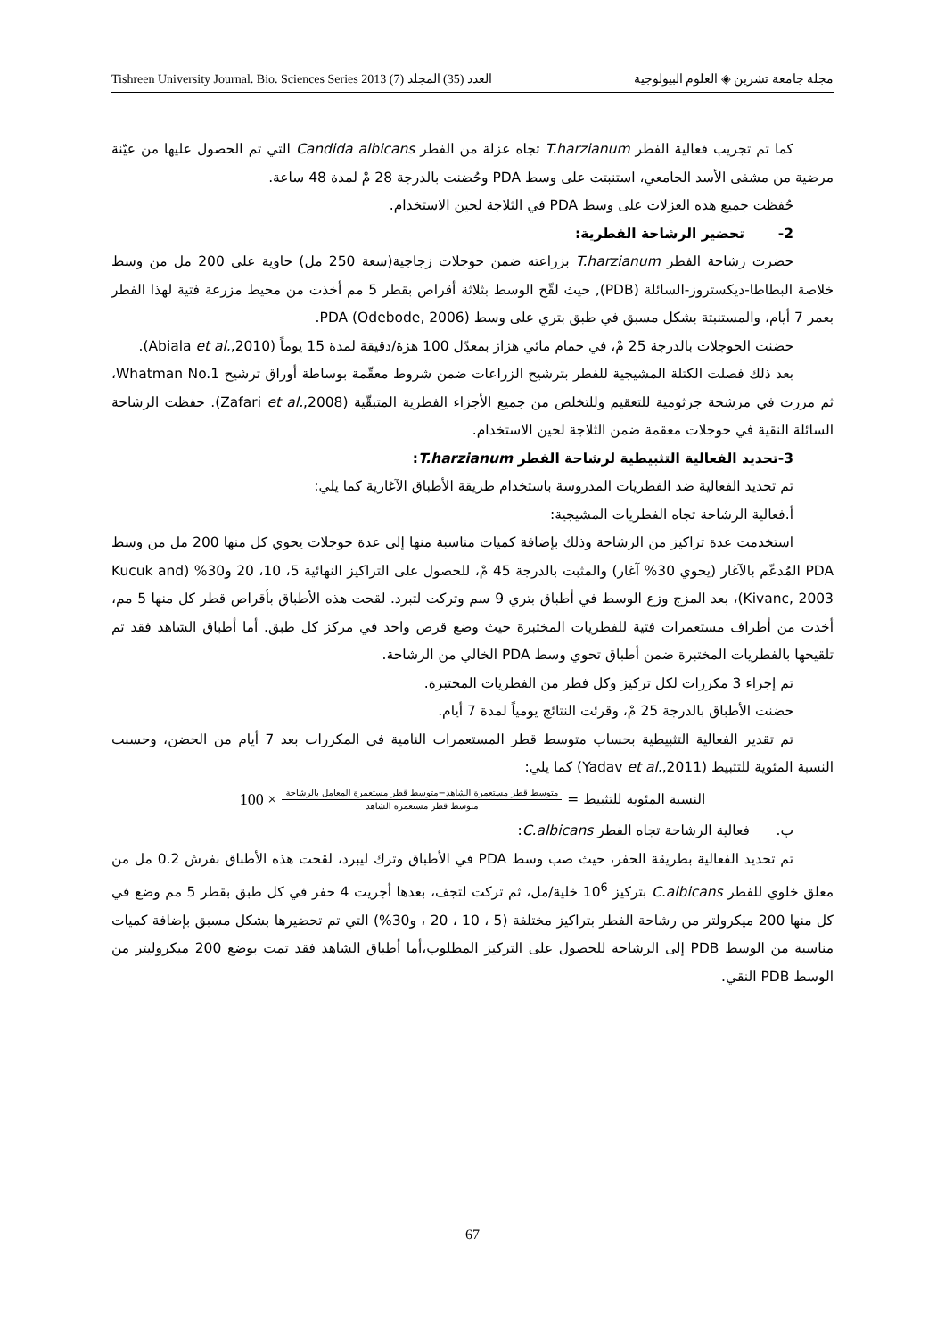Tishreen University Journal. Bio. Sciences Series 2013 (7) العدد (35) المجلد مجلة جامعة تشرين ◈ العلوم البيولوجية
كما تم تجريب فعالية الفطر T.harzianum تجاه عزلة من الفطر Candida albicans التي تم الحصول عليها من عيّنة مرضية من مشفى الأسد الجامعي، استنبتت على وسط PDA وحُضنت بالدرجة 28 مْ لمدة 48 ساعة.
حُفظت جميع هذه العزلات على وسط PDA في الثلاجة لحين الاستخدام.
2- تحضير الرشاحة الفطرية:
حضرت رشاحة الفطر T.harzianum بزراعته ضمن حوجلات زجاجية(سعة 250 مل) حاوية على 200 مل من وسط خلاصة البطاطا-ديكستروز-السائلة (PDB), حيث لقّح الوسط بثلاثة أقراص بقطر 5 مم أخذت من محيط مزرعة فتية لهذا الفطر بعمر 7 أيام، والمستنبتة بشكل مسبق في طبق بتري على وسط PDA (Odebode, 2006).
حضنت الحوجلات بالدرجة 25 مْ، في حمام مائي هزاز بمعدّل 100 هزة/دقيقة لمدة 15 يوماً (Abiala et al.,2010).
بعد ذلك فصلت الكتلة المشيجية للفطر بترشيح الزراعات ضمن شروط معقّمة بوساطة أوراق ترشيح Whatman No.1، ثم مررت في مرشحة جرثومية للتعقيم وللتخلص من جميع الأجزاء الفطرية المتبقّية (Zafari et al.,2008). حفظت الرشاحة السائلة النقية في حوجلات معقمة ضمن الثلاجة لحين الاستخدام.
3-تحديد الفعالية التثبيطية لرشاحة الفطر T.harzianum:
تم تحديد الفعالية ضد الفطريات المدروسة باستخدام طريقة الأطباق الآغارية كما يلي:
أ.فعالية الرشاحة تجاه الفطريات المشيجية:
استخدمت عدة تراكيز من الرشاحة وذلك بإضافة كميات مناسبة منها إلى عدة حوجلات يحوي كل منها 200 مل من وسط PDA المُدعّم بالآغار (يحوي 30% آغار) والمثبت بالدرجة 45 مْ، للحصول على التراكيز النهائية 5، 10، 20 و30% (Kucuk and Kivanc, 2003)، بعد المزج وزع الوسط في أطباق بتري 9 سم وتركت لتبرد. لقحت هذه الأطباق بأقراص قطر كل منها 5 مم، أخذت من أطراف مستعمرات فتية للفطريات المختبرة حيث وضع قرص واحد في مركز كل طبق. أما أطباق الشاهد فقد تم تلقيحها بالفطريات المختبرة ضمن أطباق تحوي وسط PDA الخالي من الرشاحة.
تم إجراء 3 مكررات لكل تركيز وكل فطر من الفطريات المختبرة.
حضنت الأطباق بالدرجة 25 مْ، وقرئت النتائج يومياً لمدة 7 أيام.
تم تقدير الفعالية التثبيطية بحساب متوسط قطر المستعمرات النامية في المكررات بعد 7 أيام من الحضن، وحسبت النسبة المئوية للتثبيط (Yadav et al.,2011) كما يلي:
النسبة المئوية للتثبيط = متوسط قطر مستعمرة الشاهد−متوسط قطر مستعمرة المعامل بالرشاحة متوسط قطر مستعمرة الشاهد × 100
ب. فعالية الرشاحة تجاه الفطر C.albicans:
تم تحديد الفعالية بطريقة الحفر، حيث صب وسط PDA في الأطباق وترك ليبرد، لقحت هذه الأطباق بفرش 0.2 مل من معلق خلوي للفطر C.albicans بتركيز 10<sup>6</sup> خلية/مل، ثم تركت لتجف، بعدها أجريت 4 حفر في كل طبق بقطر 5 مم وضع في كل منها 200 ميكرولتر من رشاحة الفطر بتراكيز مختلفة (5 ، 10 ، 20 ، و30%) التي تم تحضيرها بشكل مسبق بإضافة كميات مناسبة من الوسط PDB إلى الرشاحة للحصول على التركيز المطلوب،أما أطباق الشاهد فقد تمت بوضع 200 ميكروليتر من الوسط PDB النقي.
67